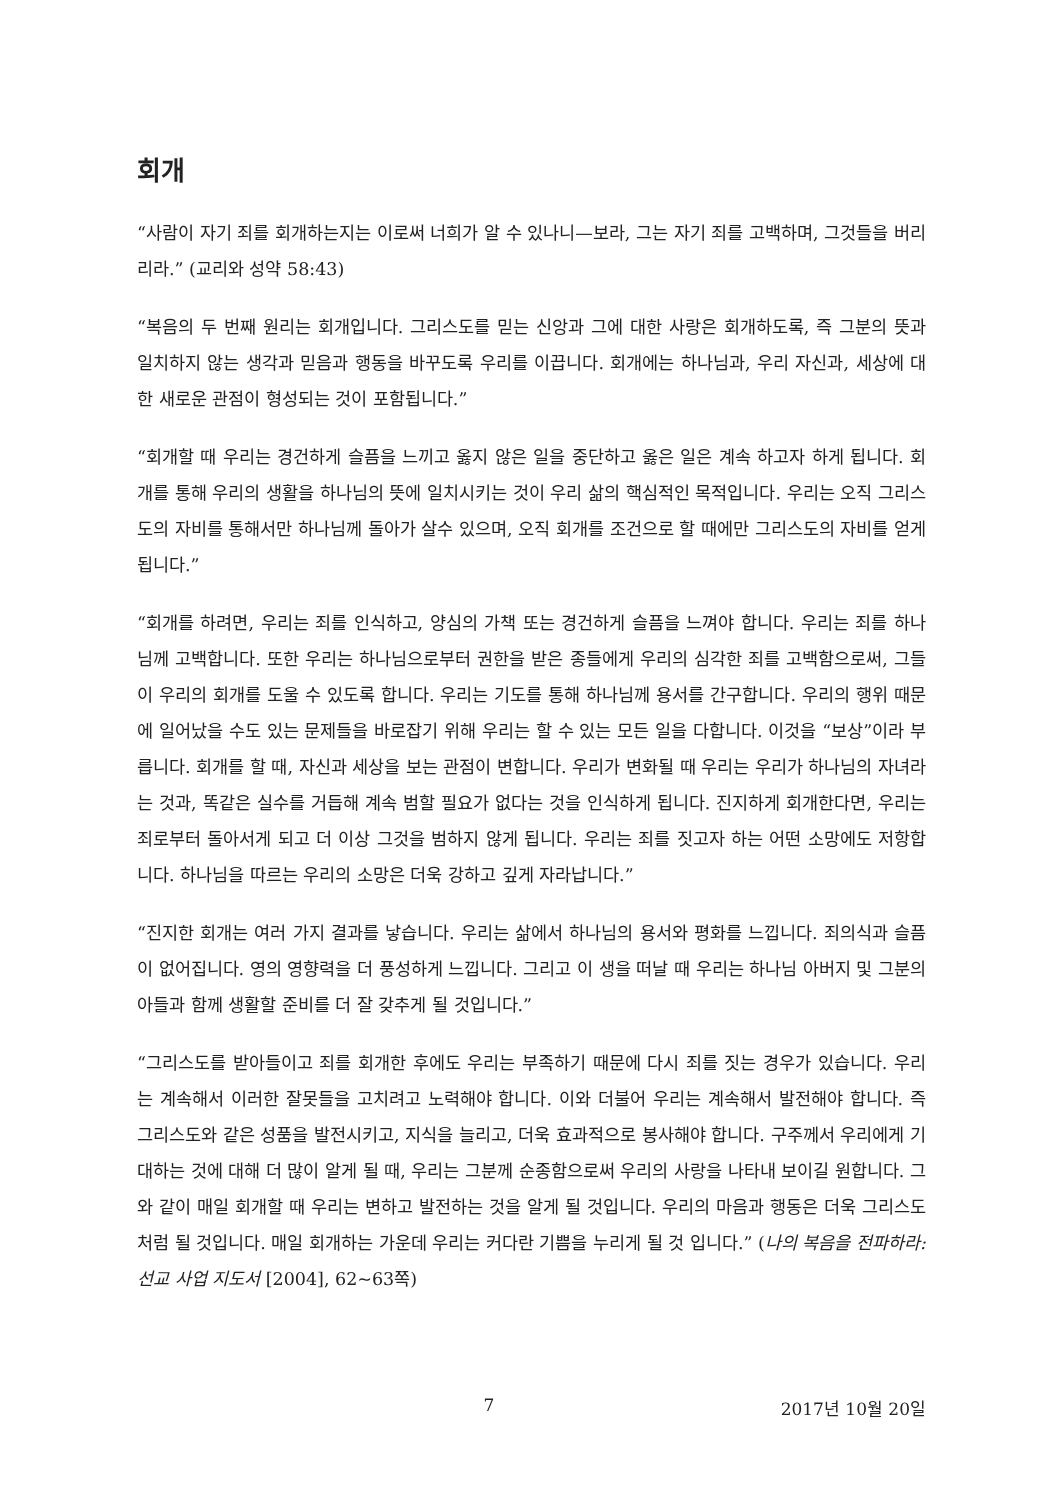회개
“사람이 자기 죄를 회개하는지는 이로써 너희가 알 수 있나니—보라, 그는 자기 죄를 고백하며, 그것들을 버리리라.” (교리와 성약 58:43)
“복음의 두 번째 원리는 회개입니다. 그리스도를 믿는 신앙과 그에 대한 사랑은 회개하도록, 즉 그분의 뜻과 일치하지 않는 생각과 믿음과 행동을 바꾸도록 우리를 이끕니다. 회개에는 하나님과, 우리 자신과, 세상에 대한 새로운 관점이 형성되는 것이 포함됩니다.”
“회개할 때 우리는 경건하게 슬픔을 느끼고 옳지 않은 일을 중단하고 옳은 일은 계속 하고자 하게 됩니다. 회개를 통해 우리의 생활을 하나님의 뜻에 일치시키는 것이 우리 삶의 핵심적인 목적입니다. 우리는 오직 그리스도의 자비를 통해서만 하나님께 돌아가 살수 있으며, 오직 회개를 조건으로 할 때에만 그리스도의 자비를 얻게 됩니다.”
“회개를 하려면, 우리는 죄를 인식하고, 양심의 가책 또는 경건하게 슬픔을 느껴야 합니다. 우리는 죄를 하나님께 고백합니다. 또한 우리는 하나님으로부터 권한을 받은 종들에게 우리의 심각한 죄를 고백함으로써, 그들이 우리의 회개를 도울 수 있도록 합니다. 우리는 기도를 통해 하나님께 용서를 간구합니다. 우리의 행위 때문에 일어났을 수도 있는 문제들을 바로잡기 위해 우리는 할 수 있는 모든 일을 다합니다. 이것을 “보상”이라 부릅니다. 회개를 할 때, 자신과 세상을 보는 관점이 변합니다. 우리가 변화될 때 우리는 우리가 하나님의 자녀라는 것과, 똑같은 실수를 거듭해 계속 범할 필요가 없다는 것을 인식하게 됩니다. 진지하게 회개한다면, 우리는 죄로부터 돌아서게 되고 더 이상 그것을 범하지 않게 됩니다. 우리는 죄를 짓고자 하는 어떤 소망에도 저항합니다. 하나님을 따르는 우리의 소망은 더욱 강하고 깊게 자라납니다.”
“진지한 회개는 여러 가지 결과를 낳습니다. 우리는 삶에서 하나님의 용서와 평화를 느낍니다. 죄의식과 슬픔이 없어집니다. 영의 영향력을 더 풍성하게 느낍니다. 그리고 이 생을 떠날 때 우리는 하나님 아버지 및 그분의 아들과 함께 생활할 준비를 더 잘 갖추게 될 것입니다.”
“그리스도를 받아들이고 죄를 회개한 후에도 우리는 부족하기 때문에 다시 죄를 짓는 경우가 있습니다. 우리는 계속해서 이러한 잘못들을 고치려고 노력해야 합니다. 이와 더불어 우리는 계속해서 발전해야 합니다. 즉 그리스도와 같은 성품을 발전시키고, 지식을 늘리고, 더욱 효과적으로 봉사해야 합니다. 구주께서 우리에게 기대하는 것에 대해 더 많이 알게 될 때, 우리는 그분께 순종함으로써 우리의 사랑을 나타내 보이길 원합니다. 그와 같이 매일 회개할 때 우리는 변하고 발전하는 것을 알게 될 것입니다. 우리의 마음과 행동은 더욱 그리스도처럼 될 것입니다. 매일 회개하는 가운데 우리는 커다란 기쁨을 누리게 될 것 입니다.” (나의 복음을 전파하라: 선교 사업 지도서 [2004], 62~63쪽)
7 2017년 10월 20일